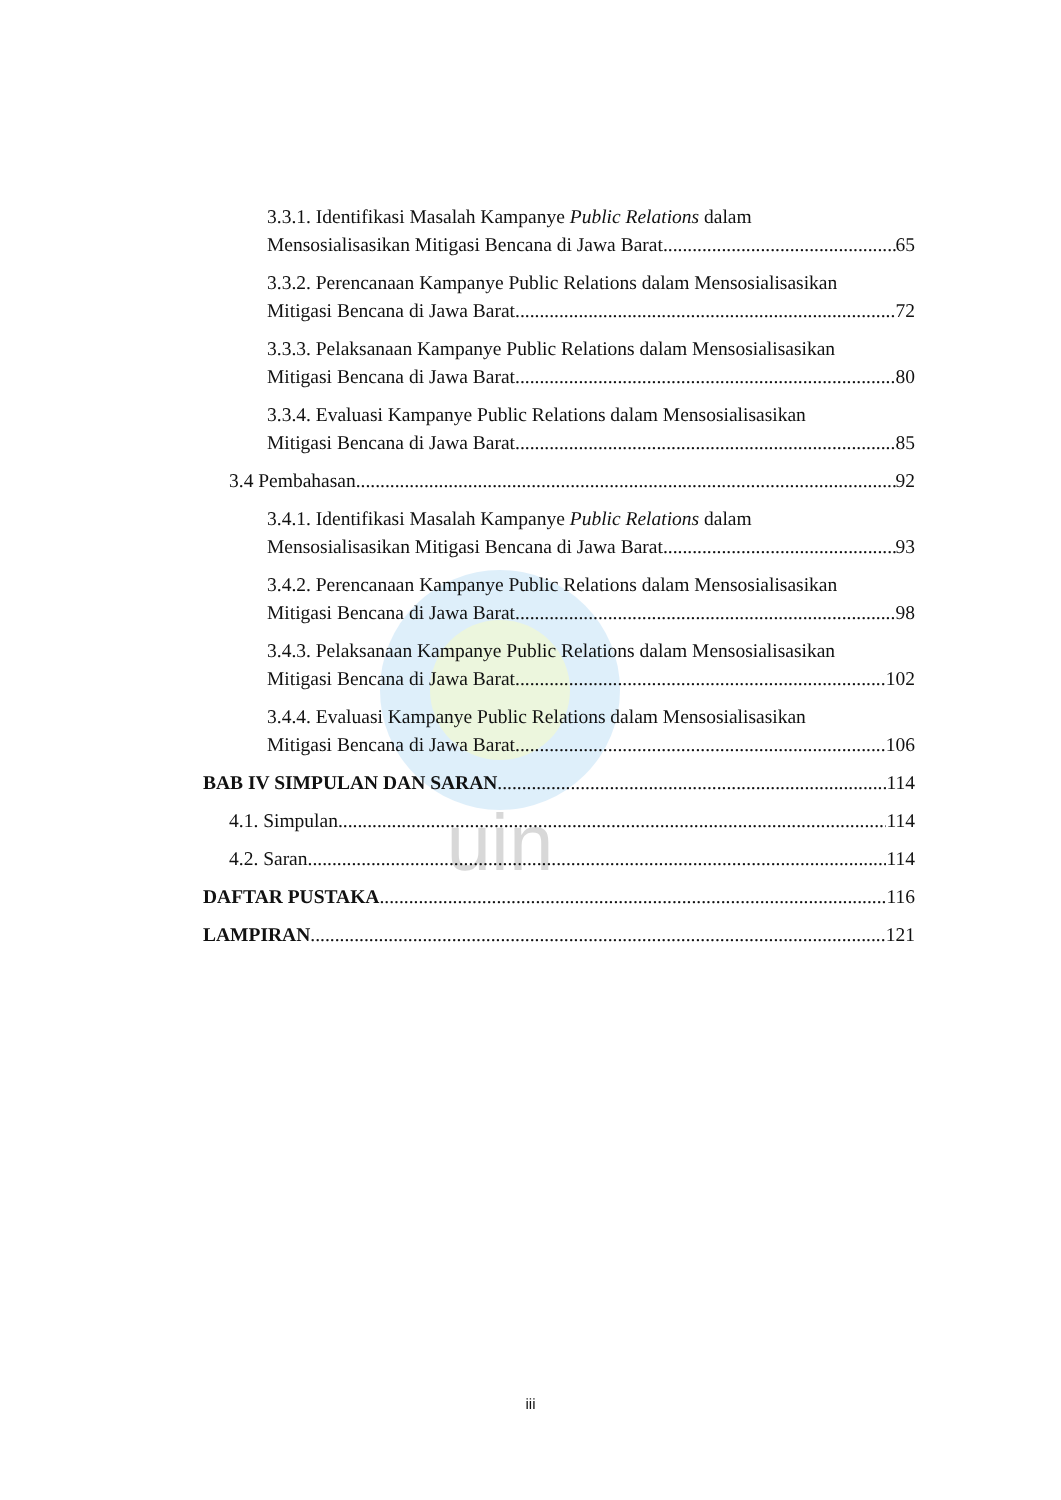uin
3.3.1. Identifikasi Masalah Kampanye Public Relations dalam
Mensosialisasikan Mitigasi Bencana di Jawa Barat 65
3.3.2. Perencanaan Kampanye Public Relations dalam Mensosialisasikan
Mitigasi Bencana di Jawa Barat 72
3.3.3. Pelaksanaan Kampanye Public Relations dalam Mensosialisasikan
Mitigasi Bencana di Jawa Barat 80
3.3.4. Evaluasi Kampanye Public Relations dalam Mensosialisasikan
Mitigasi Bencana di Jawa Barat 85
3.4 Pembahasan 92
3.4.1. Identifikasi Masalah Kampanye Public Relations dalam
Mensosialisasikan Mitigasi Bencana di Jawa Barat 93
3.4.2. Perencanaan Kampanye Public Relations dalam Mensosialisasikan
Mitigasi Bencana di Jawa Barat 98
3.4.3. Pelaksanaan Kampanye Public Relations dalam Mensosialisasikan
Mitigasi Bencana di Jawa Barat 102
3.4.4. Evaluasi Kampanye Public Relations dalam Mensosialisasikan
Mitigasi Bencana di Jawa Barat 106
BAB IV SIMPULAN DAN SARAN 114
4.1. Simpulan 114
4.2. Saran 114
DAFTAR PUSTAKA 116
LAMPIRAN 121
iii